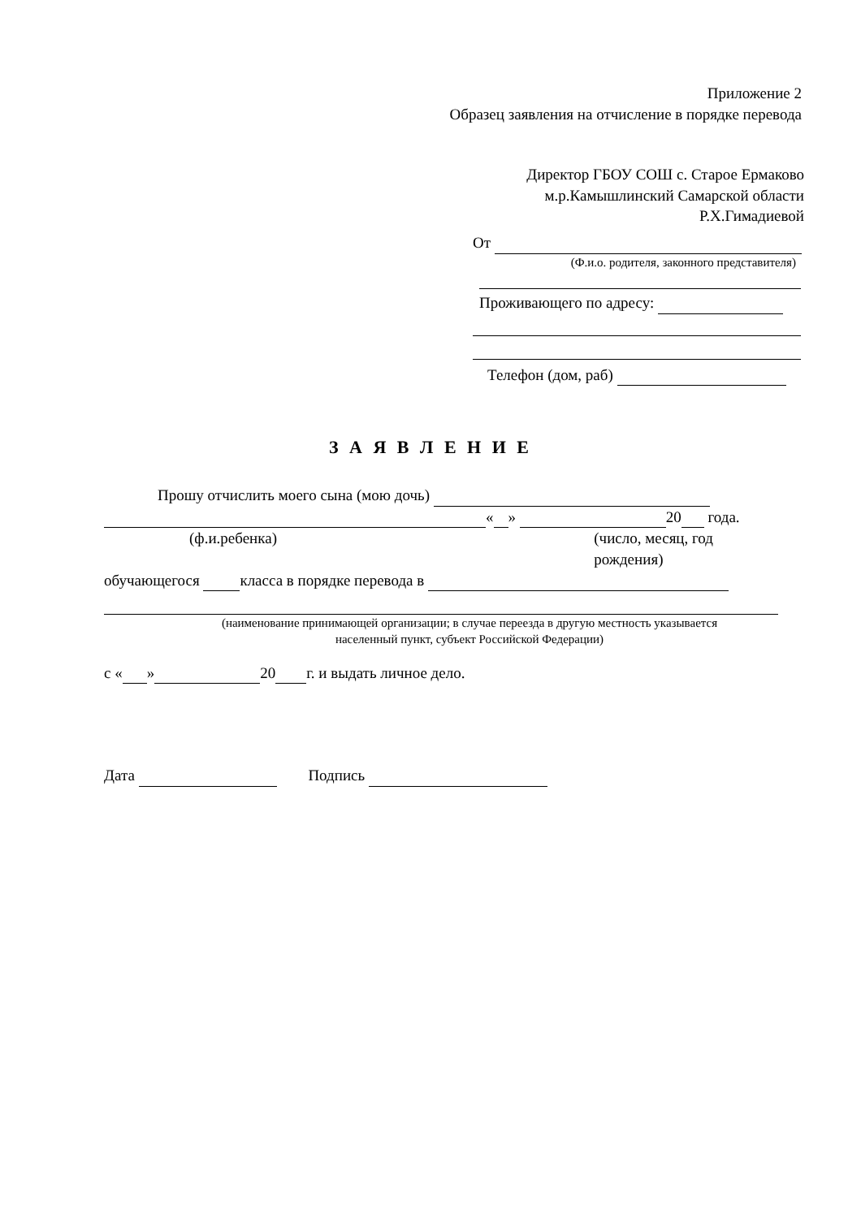Приложение 2
Образец заявления на отчисление в порядке перевода
Директор ГБОУ СОШ с. Старое Ермаково
м.р.Камышлинский Самарской области
Р.Х.Гимадиевой
От
(Ф.и.о. родителя, законного представителя)
Проживающего по адресу:
Телефон (дом, раб)
З А Я В Л Е Н И Е
Прошу отчислить моего сына (мою дочь)
« » 20 года.
(ф.и.ребенка) (число, месяц, год рождения)
обучающегося класса в порядке перевода в
(наименование принимающей организации; в случае переезда в другую местность указывается
населенный пункт, субъект Российской Федерации)
с « » 20 г. и выдать личное дело.
Дата Подпись